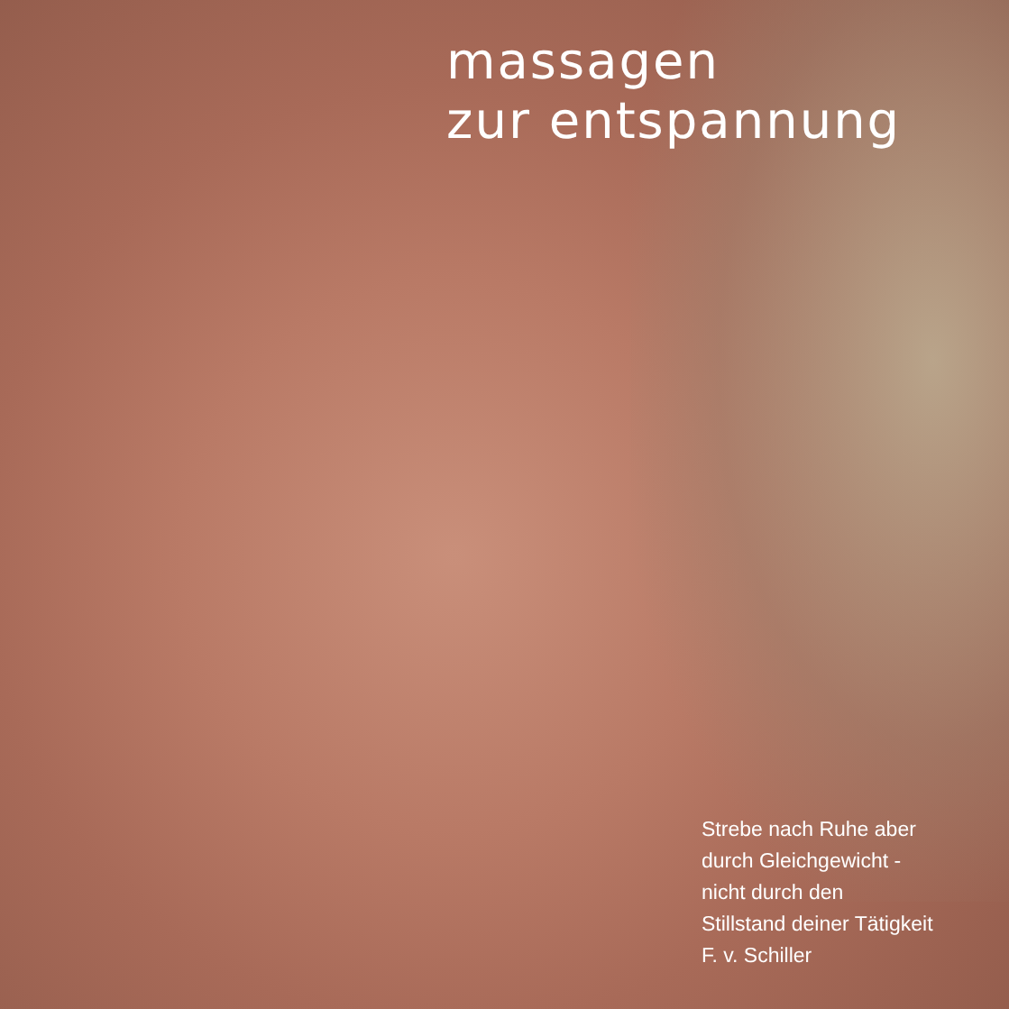massagen
zur entspannung
Strebe nach Ruhe aber
durch Gleichgewicht -
nicht durch den
Stillstand deiner Tätigkeit
F. v. Schiller